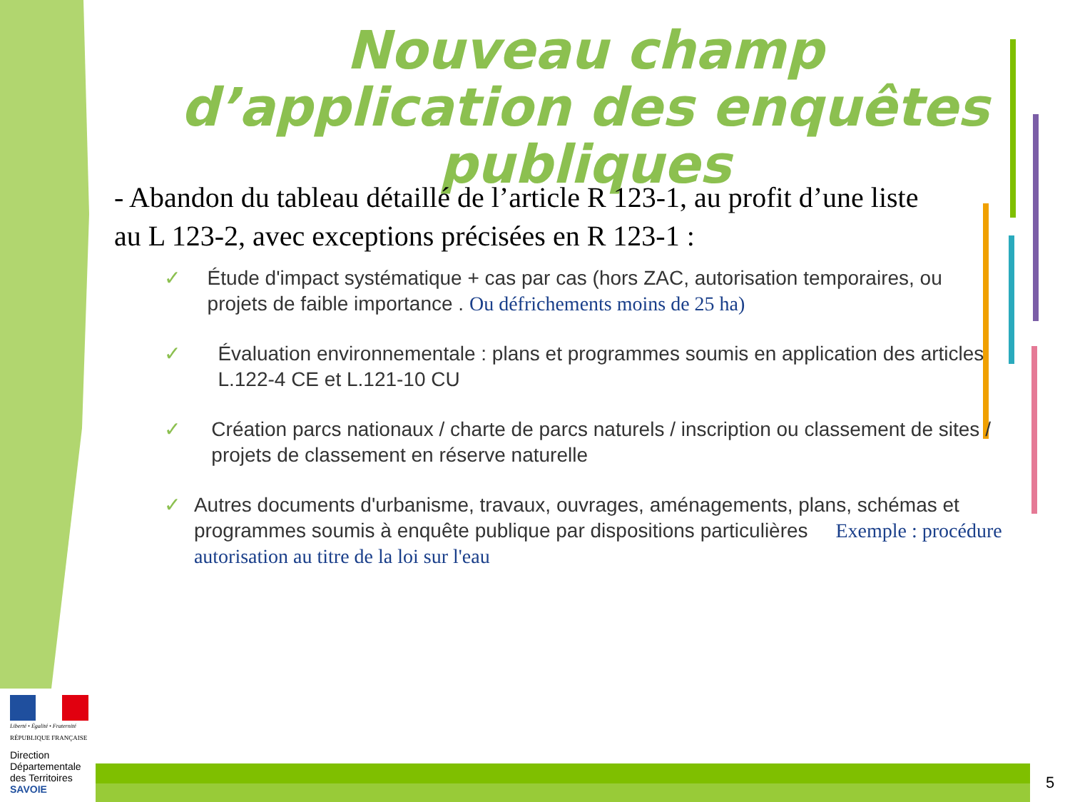Nouveau champ d’application des enquêtes publiques
- Abandon du tableau détaillé de l’article R 123-1, au profit d’une liste au L 123-2, avec exceptions précisées en R 123-1 :
✓ Étude d'impact systématique + cas par cas (hors ZAC, autorisation temporaires, ou projets de faible importance . Ou défrichements moins de 25 ha)
✓ Évaluation environnementale : plans et programmes soumis en application des articles L.122-4 CE et L.121-10 CU
✓ Création parcs nationaux / charte de parcs naturels / inscription ou classement de sites / projets de classement en réserve naturelle
✓ Autres documents d'urbanisme, travaux, ouvrages, aménagements, plans, schémas et programmes soumis à enquête publique par dispositions particulières Exemple : procédure autorisation au titre de la loi sur l'eau
Liberté • Égalité • Fraternité
RÉPUBLIQUE FRANÇAISE
Direction Départementale des Territoires
SAVOIE
5